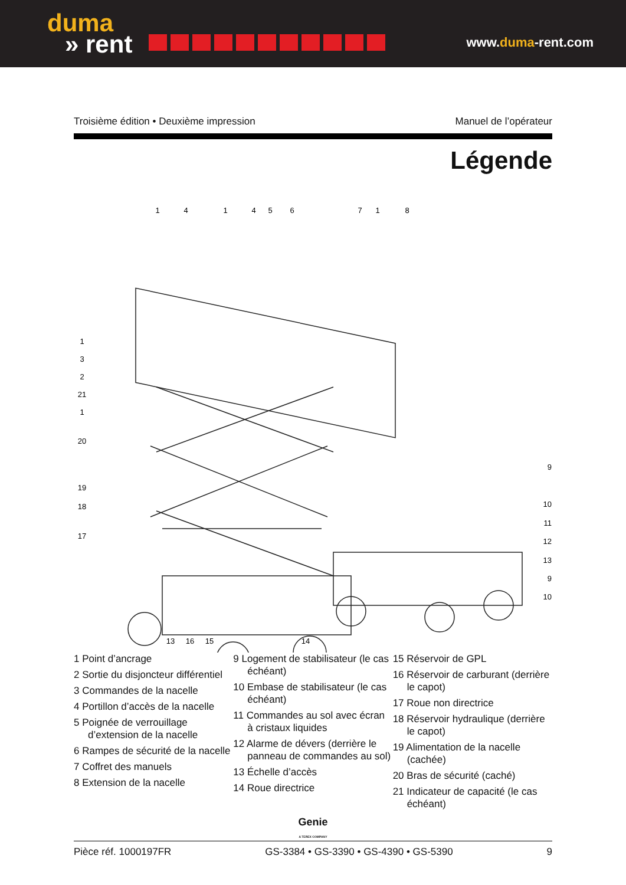duma
» rent
www.duma-rent.com
Troisième édition • Deuxième impression Manuel de l’opérateur
Légende
1
4
1
4
5
6
7
1
8
1
3
2
21
1
20
19
18
17
9
10
11
12
13
9
10
13
16
15
14
1 Point d’ancrage
2 Sortie du disjoncteur différentiel
3 Commandes de la nacelle
4 Portillon d’accès de la nacelle
5 Poignée de verrouillage d’extension de la nacelle
6 Rampes de sécurité de la nacelle
7 Coffret des manuels
8 Extension de la nacelle
9 Logement de stabilisateur (le cas échéant)
10 Embase de stabilisateur (le cas échéant)
11 Commandes au sol avec écran à cristaux liquides
12 Alarme de dévers (derrière le panneau de commandes au sol)
13 Échelle d’accès
14 Roue directrice
15 Réservoir de GPL
16 Réservoir de carburant (derrière le capot)
17 Roue non directrice
18 Réservoir hydraulique (derrière le capot)
19 Alimentation de la nacelle (cachée)
20 Bras de sécurité (caché)
21 Indicateur de capacité (le cas échéant)
Genie
A TEREX COMPANY
Pièce réf. 1000197FR GS-3384 • GS-3390 • GS-4390 • GS-5390 9